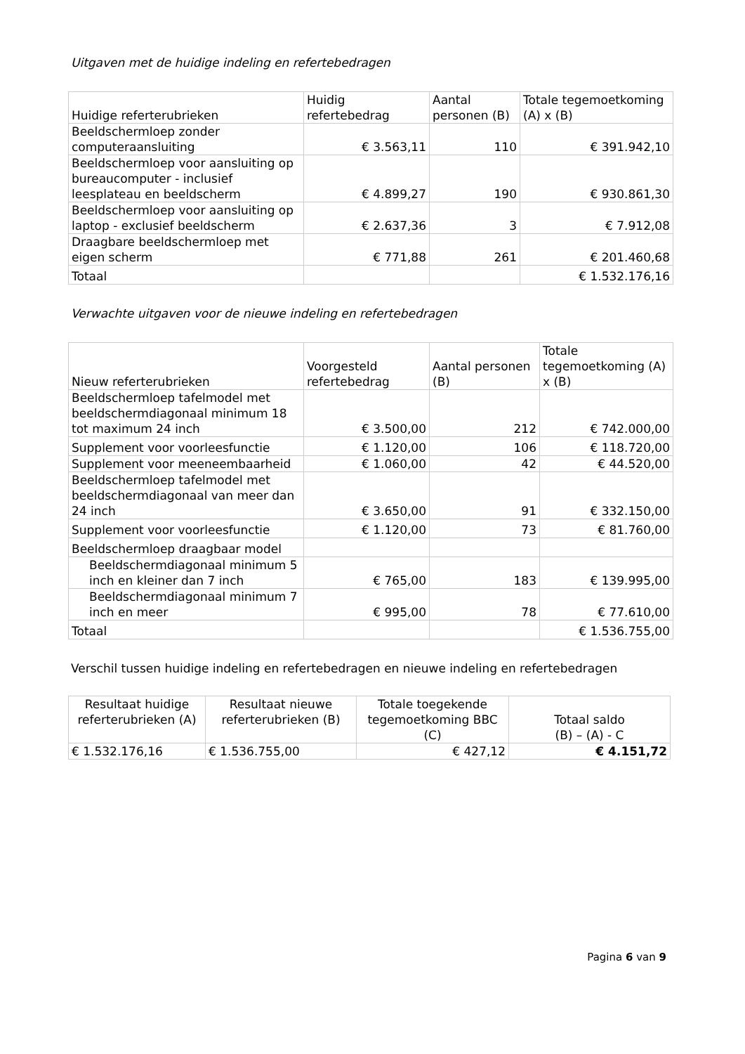Uitgaven met de huidige indeling en refertebedragen
| Huidige referterubrieken | Huidig refertebedrag | Aantal personen (B) | Totale tegemoetkoming (A) x (B) |
| --- | --- | --- | --- |
| Beeldschermloep zonder computeraansluiting | € 3.563,11 | 110 | € 391.942,10 |
| Beeldschermloep voor aansluiting op bureaucomputer - inclusief leesplateau en beeldscherm | € 4.899,27 | 190 | € 930.861,30 |
| Beeldschermloep voor aansluiting op laptop - exclusief beeldscherm | € 2.637,36 | 3 | € 7.912,08 |
| Draagbare beeldschermloep met eigen scherm | € 771,88 | 261 | € 201.460,68 |
| Totaal | | | € 1.532.176,16 |
Verwachte uitgaven voor de nieuwe indeling en refertebedragen
| Nieuw referterubrieken | Voorgesteld refertebedrag | Aantal personen (B) | Totale tegemoetkoming (A) x (B) |
| --- | --- | --- | --- |
| Beeldschermloep tafelmodel met beeldschermdiagonaal minimum 18 tot maximum 24 inch | € 3.500,00 | 212 | € 742.000,00 |
| Supplement voor voorleesfunctie | € 1.120,00 | 106 | € 118.720,00 |
| Supplement voor meeneembaarheid | € 1.060,00 | 42 | € 44.520,00 |
| Beeldschermloep tafelmodel met beeldschermdiagonaal van meer dan 24 inch | € 3.650,00 | 91 | € 332.150,00 |
| Supplement voor voorleesfunctie | € 1.120,00 | 73 | € 81.760,00 |
| Beeldschermloep draagbaar model | | | |
| Beeldschermdiagonaal minimum 5 inch en kleiner dan 7 inch | € 765,00 | 183 | € 139.995,00 |
| Beeldschermdiagonaal minimum 7 inch en meer | € 995,00 | 78 | € 77.610,00 |
| Totaal | | | € 1.536.755,00 |
Verschil tussen huidige indeling en refertebedragen en nieuwe indeling en refertebedragen
| Resultaat huidige referterubrieken (A) | Resultaat nieuwe referterubrieken (B) | Totale toegekende tegemoetkoming BBC (C) | Totaal saldo (B) – (A) - C |
| --- | --- | --- | --- |
| € 1.532.176,16 | € 1.536.755,00 | € 427,12 | € 4.151,72 |
Pagina 6 van 9